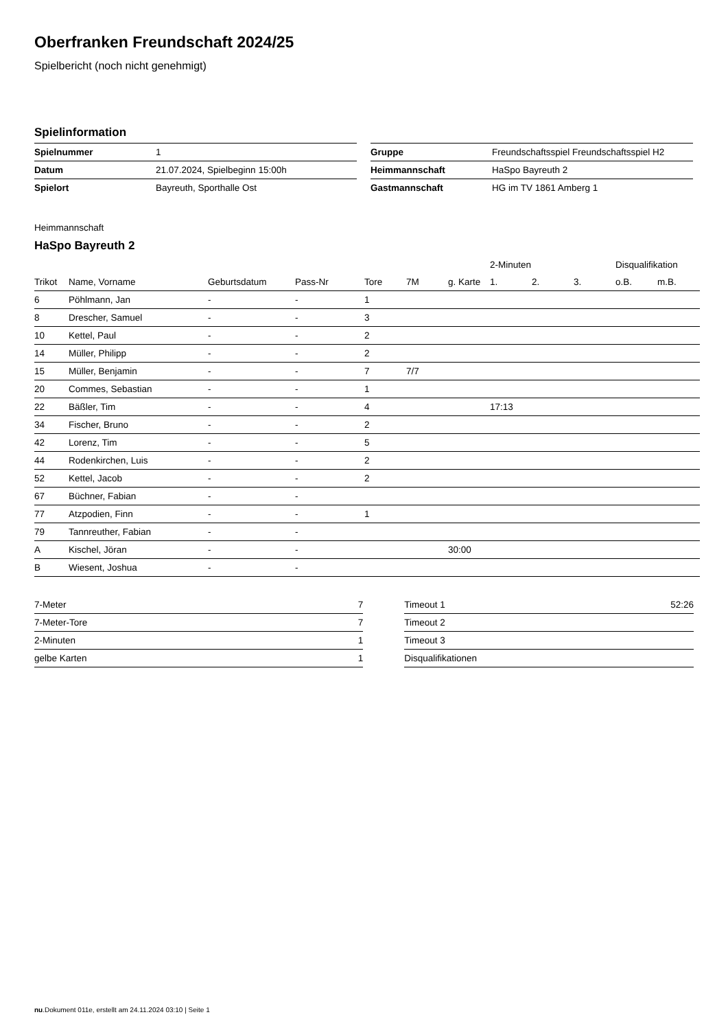Oberfranken Freundschaft 2024/25
Spielbericht (noch nicht genehmigt)
Spielinformation
| Spielnummer | 1 |
| Datum | 21.07.2024, Spielbeginn 15:00h |
| Spielort | Bayreuth, Sporthalle Ost |
| Gruppe | Freundschaftsspiel Freundschaftsspiel H2 |
| Heimmannschaft | HaSpo Bayreuth 2 |
| Gastmannschaft | HG im TV 1861 Amberg 1 |
Heimmannschaft
HaSpo Bayreuth 2
| | | | | | | | 2-Minuten | | | Disqualifikation | |
| --- | --- | --- | --- | --- | --- | --- | --- | --- | --- | --- | --- |
| Trikot | Name, Vorname | Geburtsdatum | Pass-Nr | Tore | 7M | g. Karte | 1. | 2. | 3. | o.B. | m.B. |
| 6 | Pöhlmann, Jan | - | - | 1 | | | | | | | |
| 8 | Drescher, Samuel | - | - | 3 | | | | | | | |
| 10 | Kettel, Paul | - | - | 2 | | | | | | | |
| 14 | Müller, Philipp | - | - | 2 | | | | | | | |
| 15 | Müller, Benjamin | - | - | 7 | 7/7 | | | | | | |
| 20 | Commes, Sebastian | - | - | 1 | | | | | | | |
| 22 | Bäßler, Tim | - | - | 4 | | | 17:13 | | | | |
| 34 | Fischer, Bruno | - | - | 2 | | | | | | | |
| 42 | Lorenz, Tim | - | - | 5 | | | | | | | |
| 44 | Rodenkirchen, Luis | - | - | 2 | | | | | | | |
| 52 | Kettel, Jacob | - | - | 2 | | | | | | | |
| 67 | Büchner, Fabian | - | - | | | | | | | | |
| 77 | Atzpodien, Finn | - | - | 1 | | | | | | | |
| 79 | Tannreuther, Fabian | - | - | | | | | | | | |
| A | Kischel, Jöran | - | - | | | 30:00 | | | | | |
| B | Wiesent, Joshua | - | - | | | | | | | | |
| 7-Meter | 7 |
| 7-Meter-Tore | 7 |
| 2-Minuten | 1 |
| gelbe Karten | 1 |
| Timeout 1 | 52:26 |
| Timeout 2 | |
| Timeout 3 | |
| Disqualifikationen | |
nu.Dokument 011e, erstellt am 24.11.2024 03:10 | Seite 1